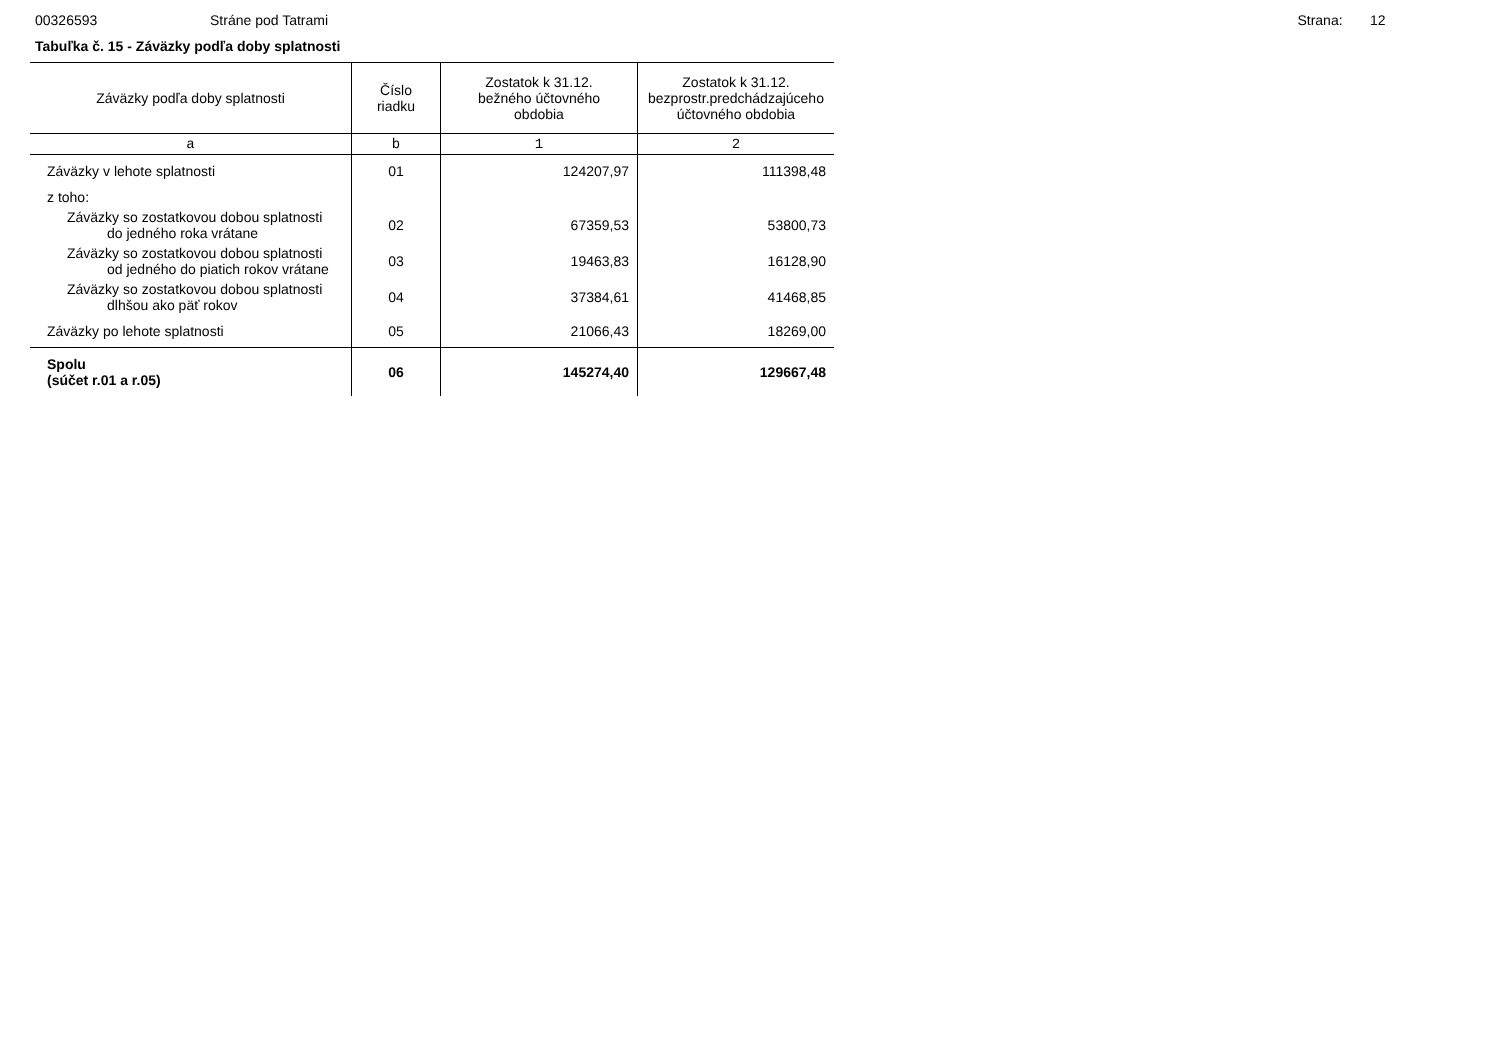00326593 Stráne pod Tatrami Strana: 12
Tabuľka č. 15 - Záväzky podľa doby splatnosti
| Záväzky podľa doby splatnosti | Číslo riadku | Zostatok k 31.12. bežného účtovného obdobia | Zostatok k 31.12. bezprostr.predchádzajúceho účtovného obdobia |
| --- | --- | --- | --- |
| a | b | 1 | 2 |
| Záväzky v lehote splatnosti | 01 | 124207,97 | 111398,48 |
| z toho: | | | |
| Záväzky so zostatkovou dobou splatnosti do jedného roka vrátane | 02 | 67359,53 | 53800,73 |
| Záväzky so zostatkovou dobou splatnosti od jedného do piatich rokov vrátane | 03 | 19463,83 | 16128,90 |
| Záväzky so zostatkovou dobou splatnosti dlhšou ako päť rokov | 04 | 37384,61 | 41468,85 |
| Záväzky po lehote splatnosti | 05 | 21066,43 | 18269,00 |
| Spolu (súčet r.01 a r.05) | 06 | 145274,40 | 129667,48 |